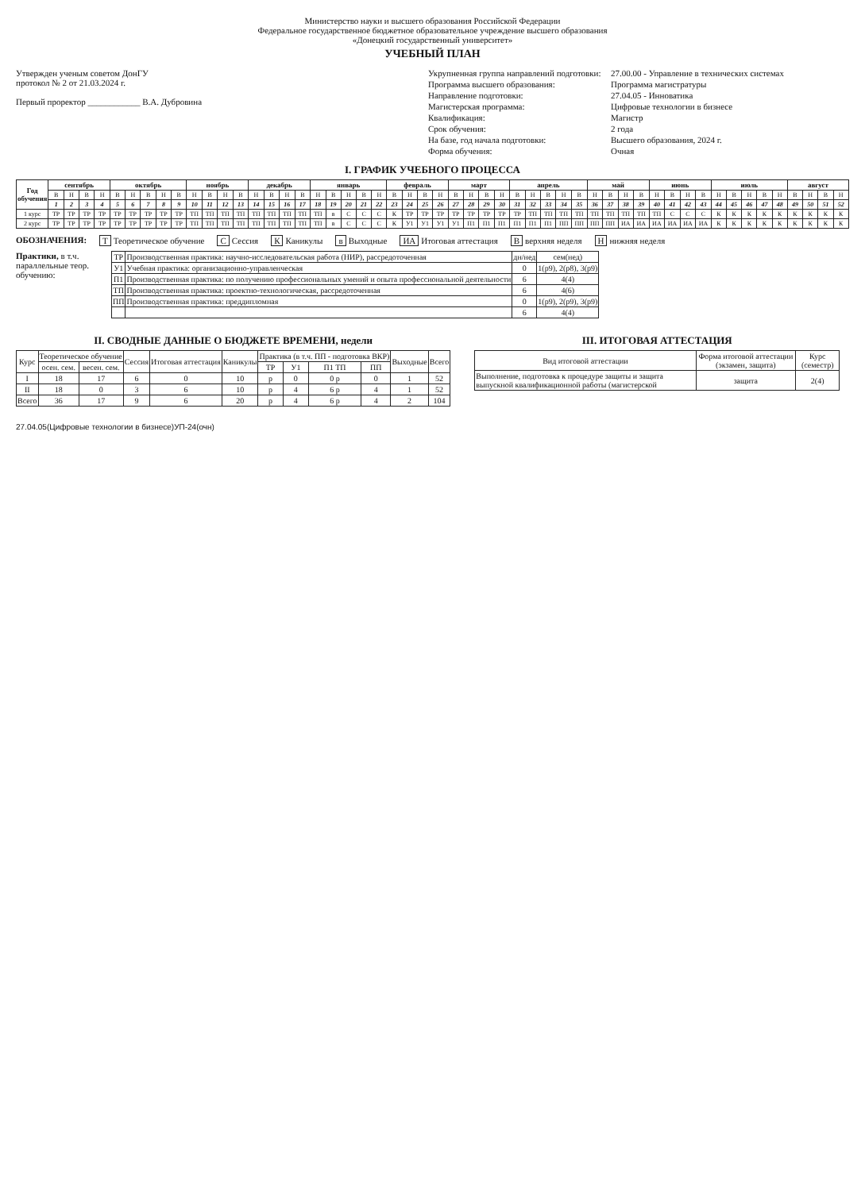Министерство науки и высшего образования Российской Федерации
Федеральное государственное бюджетное образовательное учреждение высшего образования
«Донецкий государственный университет»
УЧЕБНЫЙ ПЛАН
Утвержден ученым советом ДонГУ
протокол № 2 от 21.03.2024 г.
Первый проректор ____________ В.А. Дубровина
Укрупненная группа направлений подготовки:
27.00.00 - Управление в технических системах
Программа высшего образования:
Программа магистратуры
Направление подготовки:
27.04.05 - Инноватика
Магистерская программа:
Цифровые технологии в бизнесе
Квалификация:
Магистр
Срок обучения:
2 года
На базе, год начала подготовки:
Высшего образования, 2024 г.
Форма обучения:
Очная
I. ГРАФИК УЧЕБНОГО ПРОЦЕССА
| Год обучения | сентябрь | | | | октябрь | | | | | ноябрь | | | | декабрь | | | | январь | | | | | февраль | | | | март | | | | апрель | | | | | май | | | | июнь | | | | июль | | | | | август | | | |
| --- | --- | --- | --- | --- | --- | --- | --- | --- | --- | --- | --- | --- | --- | --- | --- | --- | --- | --- | --- | --- | --- | --- | --- | --- | --- | --- | --- | --- | --- | --- | --- | --- | --- | --- | --- | --- | --- | --- | --- | --- | --- | --- | --- | --- | --- | --- | --- | --- | --- | --- | --- | --- |
| | В | Н | В | Н | В | Н | В | Н | В | Н | В | Н | В | Н | В | Н | В | Н | В | Н | В | Н | В | Н | В | Н | В | Н | В | Н | В | Н | В | Н | В | Н | В | Н | В | Н | В | Н | В | Н | В | Н | В | Н | В | Н | В | Н |
| | 1 | 2 | 3 | 4 | 5 | 6 | 7 | 8 | 9 | 10 | 11 | 12 | 13 | 14 | 15 | 16 | 17 | 18 | 19 | 20 | 21 | 22 | 23 | 24 | 25 | 26 | 27 | 28 | 29 | 30 | 31 | 32 | 33 | 34 | 35 | 36 | 37 | 38 | 39 | 40 | 41 | 42 | 43 | 44 | 45 | 46 | 47 | 48 | 49 | 50 | 51 | 52 |
| 1 курс | ТР | ТР | ТР | ТР | ТР | ТР | ТР | ТР | ТР | ТП | ТП | ТП | ТП | ТП | ТП | ТП | ТП | ТП | в | С | С | С | К | ТР | ТР | ТР | ТР | ТР | ТР | ТР | ТР | ТП | ТП | ТП | ТП | ТП | ТП | ТП | ТП | ТП | С | С | С | К | К | К | К | К | К | К | К | К |
| 2 курс | ТР | ТР | ТР | ТР | ТР | ТР | ТР | ТР | ТР | ТП | ТП | ТП | ТП | ТП | ТП | ТП | ТП | ТП | в | С | С | С | К | У1 | У1 | У1 | У1 | П1 | П1 | П1 | П1 | П1 | П1 | ПП | ПП | ПП | ПП | ИА | ИА | ИА | ИА | ИА | ИА | К | К | К | К | К | К | К | К | К |
ОБОЗНАЧЕНИЯ: Т Теоретическое обучение С Сессия К Каникулы в Выходные ИА Итоговая аттестация В верхняя неделя Н нижняя неделя
Практики, в т.ч. параллельные теор. обучению:
| ТР | Производственная практика: научно-исследовательская работа (НИР), рассредоточенная | дн/нед | сем(нед) |
| У1 | Учебная практика: организационно-управленческая | 0 | 1(р9), 2(р8), 3(р9) |
| П1 | Производственная практика: по получению профессиональных умений и опыта профессиональной деятельности | 6 | 4(4) |
| ТП | Производственная практика: проектно-технологическая, рассредоточенная | 6 | 4(6) |
| ПП | Производственная практика: преддипломная | 0 | 1(р9), 2(р9), 3(р9) |
| | | 6 | 4(4) |
II. СВОДНЫЕ ДАННЫЕ О БЮДЖЕТЕ ВРЕМЕНИ, недели
| Курс | Теоретическое обучение | | Сессия | Итоговая аттестация | Каникулы | Практика (в т.ч. ПП - подготовка ВКР) | | | | Выходные | Всего |
| --- | --- | --- | --- | --- | --- | --- | --- | --- | --- | --- | --- |
| | осен. сем. | весен. сем. | | | | ТР | У1 | П1 ТП | ПП | | |
| I | 18 | 17 | 6 | 0 | 10 | р | 0 | 0 р | 0 | 1 | 52 |
| II | 18 | 0 | 3 | 6 | 10 | р | 4 | 6 р | 4 | 1 | 52 |
| Всего | 36 | 17 | 9 | 6 | 20 | р | 4 | 6 р | 4 | 2 | 104 |
III. ИТОГОВАЯ АТТЕСТАЦИЯ
| Вид итоговой аттестации | Форма итоговой аттестации (экзамен, защита) | Курс (семестр) |
| --- | --- | --- |
| Выполнение, подготовка к процедуре защиты и защита выпускной квалификационной работы (магистерской | защита | 2(4) |
27.04.05(Цифровые технологии в бизнесе)УП-24(очн)